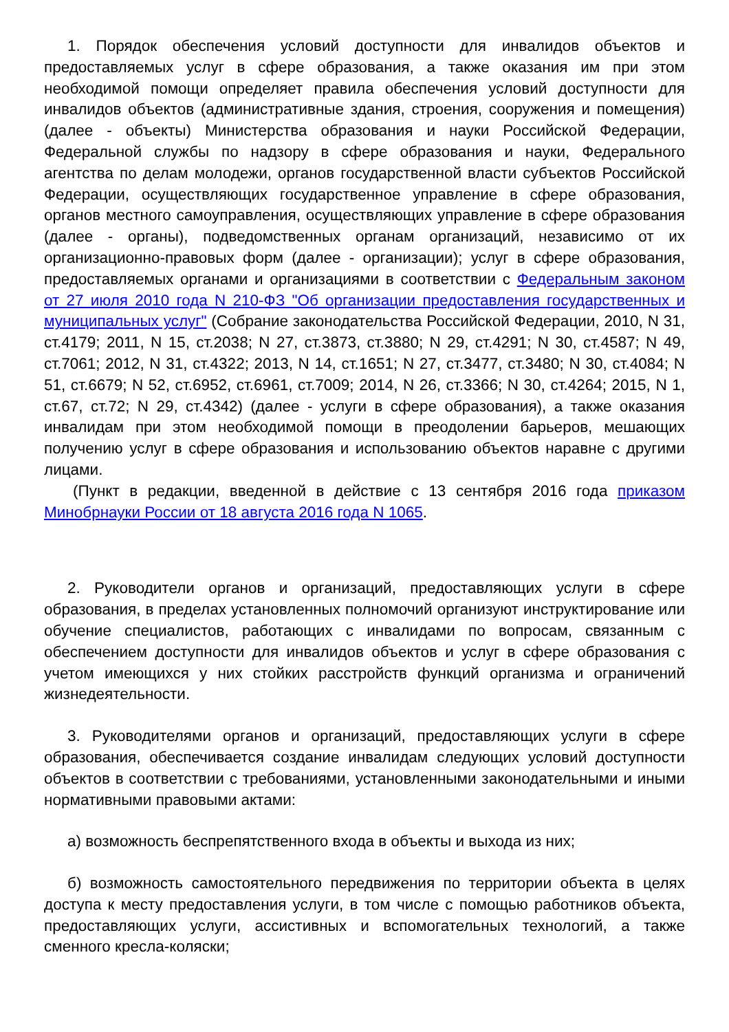1. Порядок обеспечения условий доступности для инвалидов объектов и предоставляемых услуг в сфере образования, а также оказания им при этом необходимой помощи определяет правила обеспечения условий доступности для инвалидов объектов (административные здания, строения, сооружения и помещения) (далее - объекты) Министерства образования и науки Российской Федерации, Федеральной службы по надзору в сфере образования и науки, Федерального агентства по делам молодежи, органов государственной власти субъектов Российской Федерации, осуществляющих государственное управление в сфере образования, органов местного самоуправления, осуществляющих управление в сфере образования (далее - органы), подведомственных органам организаций, независимо от их организационно-правовых форм (далее - организации); услуг в сфере образования, предоставляемых органами и организациями в соответствии с Федеральным законом от 27 июля 2010 года N 210-ФЗ "Об организации предоставления государственных и муниципальных услуг" (Собрание законодательства Российской Федерации, 2010, N 31, ст.4179; 2011, N 15, ст.2038; N 27, ст.3873, ст.3880; N 29, ст.4291; N 30, ст.4587; N 49, ст.7061; 2012, N 31, ст.4322; 2013, N 14, ст.1651; N 27, ст.3477, ст.3480; N 30, ст.4084; N 51, ст.6679; N 52, ст.6952, ст.6961, ст.7009; 2014, N 26, ст.3366; N 30, ст.4264; 2015, N 1, ст.67, ст.72; N 29, ст.4342) (далее - услуги в сфере образования), а также оказания инвалидам при этом необходимой помощи в преодолении барьеров, мешающих получению услуг в сфере образования и использованию объектов наравне с другими лицами.
(Пункт в редакции, введенной в действие с 13 сентября 2016 года приказом Минобрнауки России от 18 августа 2016 года N 1065.
2. Руководители органов и организаций, предоставляющих услуги в сфере образования, в пределах установленных полномочий организуют инструктирование или обучение специалистов, работающих с инвалидами по вопросам, связанным с обеспечением доступности для инвалидов объектов и услуг в сфере образования с учетом имеющихся у них стойких расстройств функций организма и ограничений жизнедеятельности.
3. Руководителями органов и организаций, предоставляющих услуги в сфере образования, обеспечивается создание инвалидам следующих условий доступности объектов в соответствии с требованиями, установленными законодательными и иными нормативными правовыми актами:
а) возможность беспрепятственного входа в объекты и выхода из них;
б) возможность самостоятельного передвижения по территории объекта в целях доступа к месту предоставления услуги, в том числе с помощью работников объекта, предоставляющих услуги, ассистивных и вспомогательных технологий, а также сменного кресла-коляски;